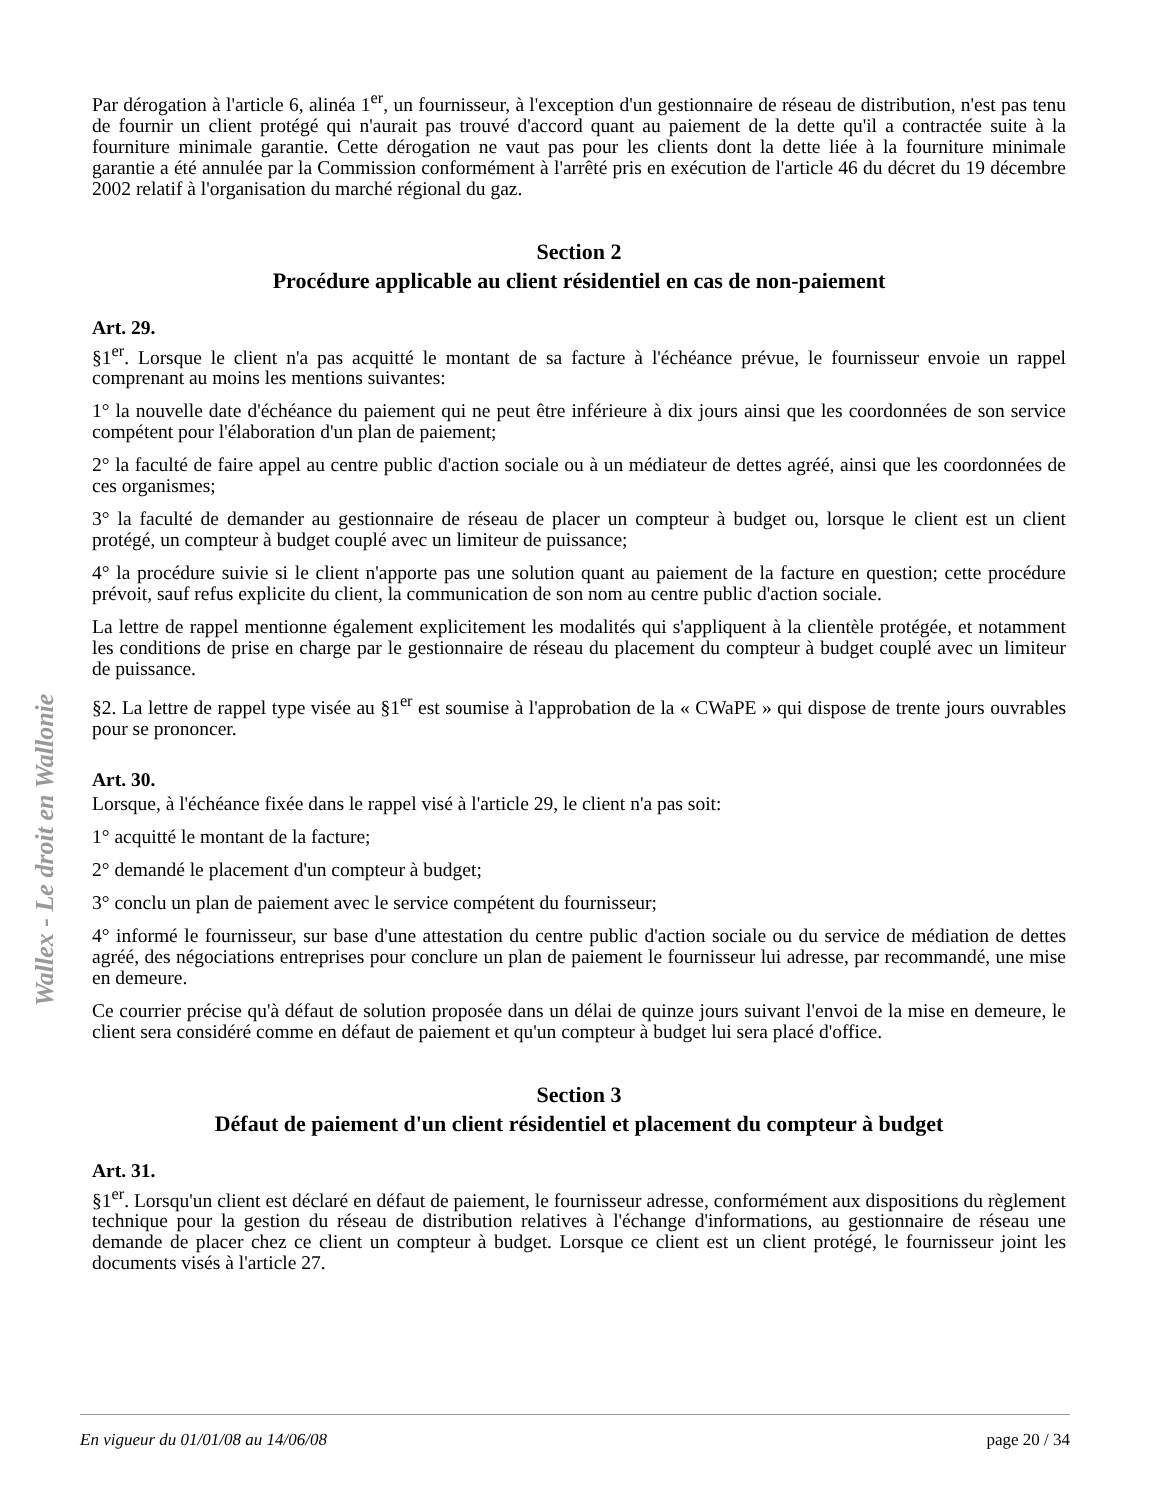Wallex - Le droit en Wallonie
Par dérogation à l'article 6, alinéa 1<sup>er</sup>, un fournisseur, à l'exception d'un gestionnaire de réseau de distribution, n'est pas tenu de fournir un client protégé qui n'aurait pas trouvé d'accord quant au paiement de la dette qu'il a contractée suite à la fourniture minimale garantie. Cette dérogation ne vaut pas pour les clients dont la dette liée à la fourniture minimale garantie a été annulée par la Commission conformément à l'arrêté pris en exécution de l'article 46 du décret du 19 décembre 2002 relatif à l'organisation du marché régional du gaz.
Section 2
Procédure applicable au client résidentiel en cas de non-paiement
Art. 29.
§1<sup>er</sup>. Lorsque le client n'a pas acquitté le montant de sa facture à l'échéance prévue, le fournisseur envoie un rappel comprenant au moins les mentions suivantes:
1° la nouvelle date d'échéance du paiement qui ne peut être inférieure à dix jours ainsi que les coordonnées de son service compétent pour l'élaboration d'un plan de paiement;
2° la faculté de faire appel au centre public d'action sociale ou à un médiateur de dettes agréé, ainsi que les coordonnées de ces organismes;
3° la faculté de demander au gestionnaire de réseau de placer un compteur à budget ou, lorsque le client est un client protégé, un compteur à budget couplé avec un limiteur de puissance;
4° la procédure suivie si le client n'apporte pas une solution quant au paiement de la facture en question; cette procédure prévoit, sauf refus explicite du client, la communication de son nom au centre public d'action sociale.
La lettre de rappel mentionne également explicitement les modalités qui s'appliquent à la clientèle protégée, et notamment les conditions de prise en charge par le gestionnaire de réseau du placement du compteur à budget couplé avec un limiteur de puissance.
§2. La lettre de rappel type visée au §1<sup>er</sup> est soumise à l'approbation de la « CWaPE » qui dispose de trente jours ouvrables pour se prononcer.
Art. 30.
Lorsque, à l'échéance fixée dans le rappel visé à l'article 29, le client n'a pas soit:
1° acquitté le montant de la facture;
2° demandé le placement d'un compteur à budget;
3° conclu un plan de paiement avec le service compétent du fournisseur;
4° informé le fournisseur, sur base d'une attestation du centre public d'action sociale ou du service de médiation de dettes agréé, des négociations entreprises pour conclure un plan de paiement le fournisseur lui adresse, par recommandé, une mise en demeure.
Ce courrier précise qu'à défaut de solution proposée dans un délai de quinze jours suivant l'envoi de la mise en demeure, le client sera considéré comme en défaut de paiement et qu'un compteur à budget lui sera placé d'office.
Section 3
Défaut de paiement d'un client résidentiel et placement du compteur à budget
Art. 31.
§1<sup>er</sup>. Lorsqu'un client est déclaré en défaut de paiement, le fournisseur adresse, conformément aux dispositions du règlement technique pour la gestion du réseau de distribution relatives à l'échange d'informations, au gestionnaire de réseau une demande de placer chez ce client un compteur à budget. Lorsque ce client est un client protégé, le fournisseur joint les documents visés à l'article 27.
En vigueur du 01/01/08 au 14/06/08 page 20 / 34